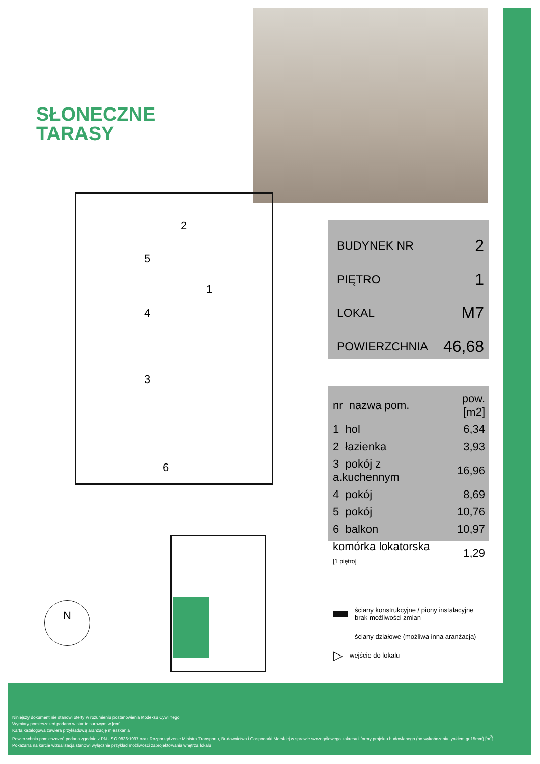SŁONECZNE
TARASY
2
5
1
4
3
6
BUDYNEK NR 2
PIĘTRO 1
LOKAL M7
POWIERZCHNIA 46,68
| nr nazwa pom. | pow.[m2] |
| --- | --- |
| 1 hol | 6,34 |
| 2 łazienka | 3,93 |
| 3 pokój z a.kuchennym | 16,96 |
| 4 pokój | 8,69 |
| 5 pokój | 10,76 |
| 6 balkon | 10,97 |
| komórka lokatorska [1 piętro] | 1,29 |
N
ściany konstrukcyjne / piony instalacyjne
brak możliwości zmian
ściany działowe (możliwa inna aranżacja)
▷ wejście do lokalu
Niniejszy dokument nie stanowi oferty w rozumieniu postanowienia Kodeksu Cywilnego.
Wymiary pomieszczeń podano w stanie surowym w [cm]
Karta katalogowa zawiera przykładową aranżację mieszkania
Powierzchnia pomieszczeń podana zgodnie z PN -ISO 9836:1997 oraz Rozporządzenie Ministra Transportu, Budownictwa i Gospodarki Morskiej w sprawie szczegółowego zakresu i formy projektu budowlanego (po wykończeniu tynkiem gr.15mm) [m<sup>2</sup>]
Pokazana na karcie wizualizacja stanowi wyłącznie przykład możliwości zaprojektowania wnętrza lokalu